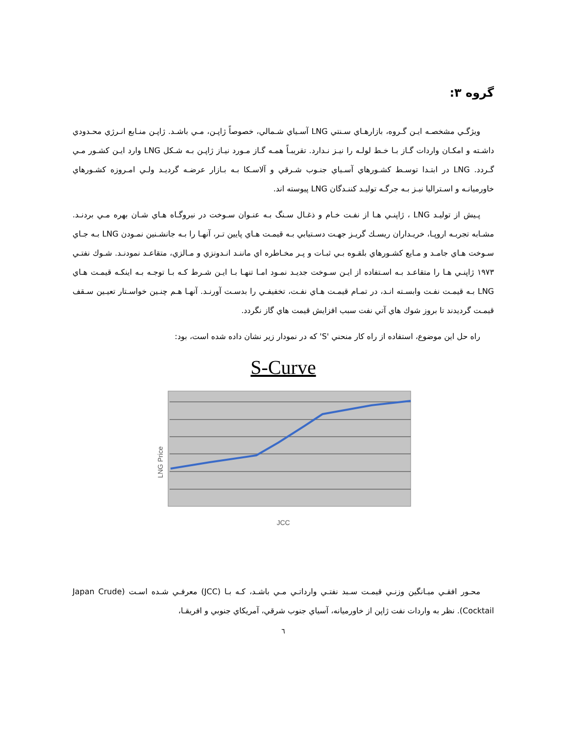گروه ۳:
ويژگـي مشخصـه ايـن گـروه، بازارهـاي سـنتي LNG آسـياي شـمالي، خصوصاً ژاپـن، مـي باشـد. ژاپـن منـابع انـرژي محـدودي داشـته و امكـان واردات گـاز بـا خـط لولـه را نيـز نـدارد. تقريبـاً همـه گـاز مـورد نيـاز ژاپـن بـه شـكل LNG وارد ايـن كشـور مـي گـردد. LNG در ابتـدا توسـط كشـورهاي آسـياي جنـوب شـرقي و آلاسـكا بـه بـازار عرضـه گرديـد ولـي امـروزه كشـورهاي خاورميانـه و اسـتراليا نيـز بـه جرگـه توليـد كننـدگان LNG پيوسته اند.
پـيش از توليـد LNG ، ژاپنـي هـا از نفـت خـام و ذغـال سـنگ بـه عنـوان سـوخت در نيروگـاه هـاي شـان بهره مـي بردنـد. مشـابه تجربـه اروپـا، خريـداران ريسـك گريـز جهـت دسـتيابي بـه قيمـت هـاي پايين تـر، آنهـا را بـه جانشـنين نمـودن LNG بـه جـاي سـوخت هـاي جامـد و مـايع كشـورهاي بلقـوه بـي ثبـات و پـر مخـاطره اي ماننـد انـدونزي و مـالزي، متقاعـد نمودنـد. شـوك نفتـي ۱۹۷۳ ژاپنـي هـا را متقاعـد بـه اسـتفاده از ايـن سـوخت جديـد نمـود امـا تنهـا بـا ايـن شـرط كـه بـا توجـه بـه اينكـه قيمـت هـاي LNG بـه قيمـت نفـت وابسـته انـد، در تمـام قيمـت هـاي نفـت، تخفيفـي را بدسـت آورنـد. آنهـا هـم چنـين خواسـتار تعيـين سـقف قيمـت گرديدند تا بروز شوك هاي آتي نفت سبب افزايش قيمت هاي گاز نگردد.
راه حل اين موضوع، استفاده از راه كار منحني 'S' كه در نمودار زير نشان داده شده است، بود:
S-Curve
LNG Price
JCC
محـور افقـي ميـانگين وزنـي قيمـت سـبد نفتـي وارداتـي مـي باشـد، كـه بـا (JCC) معرفـي شـده اسـت (Japan Crude Cocktail). نظر به واردات نفت ژاپن از خاورميانه، آسياي جنوب شرقي، آمريكاي جنوبي و افريقـا،
٦